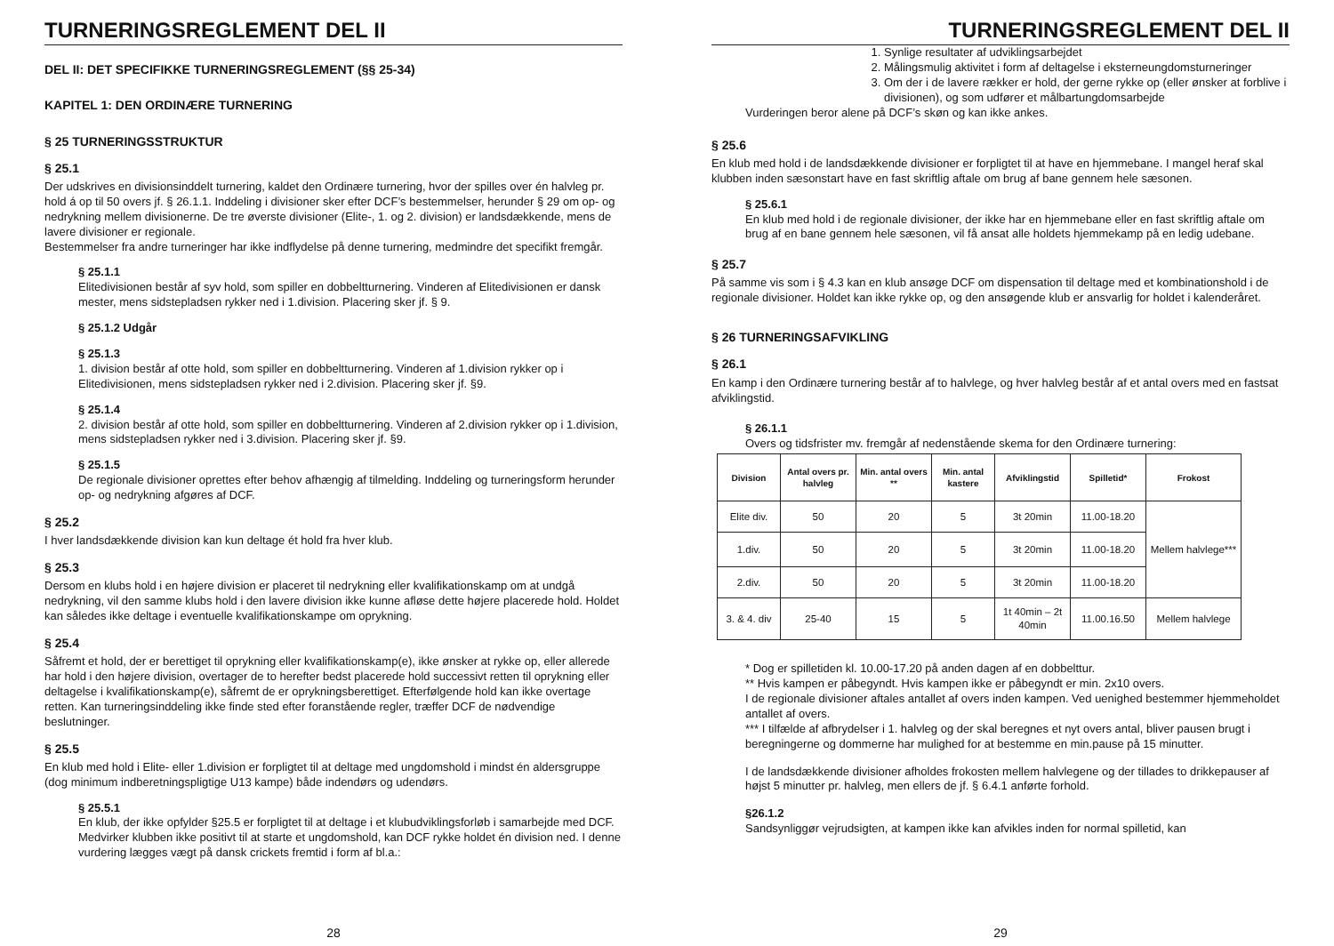TURNERINGSREGLEMENT DEL II
DEL II: DET SPECIFIKKE TURNERINGSREGLEMENT (§§ 25-34)
KAPITEL 1: DEN ORDINÆRE TURNERING
§ 25 TURNERINGSSTRUKTUR
§ 25.1
Der udskrives en divisionsinddelt turnering, kaldet den Ordinære turnering, hvor der spilles over én halvleg pr. hold á op til 50 overs jf. § 26.1.1. Inddeling i divisioner sker efter DCF’s bestemmelser, herunder § 29 om op- og nedrykning mellem divisionerne. De tre øverste divisioner (Elite-, 1. og 2. division) er landsdækkende, mens de lavere divisioner er regionale.
Bestemmelser fra andre turneringer har ikke indflydelse på denne turnering, medmindre det specifikt fremgår.
§ 25.1.1
Elitedivisionen består af syv hold, som spiller en dobbeltturnering. Vinderen af Elitedivisionen er dansk mester, mens sidstepladsen rykker ned i 1.division. Placering sker jf. § 9.
§ 25.1.2 Udgår
§ 25.1.3
1. division består af otte hold, som spiller en dobbeltturnering. Vinderen af 1.division rykker op i Elitedivisionen, mens sidstepladsen rykker ned i 2.division. Placering sker jf. §9.
§ 25.1.4
2. division består af otte hold, som spiller en dobbeltturnering. Vinderen af 2.division rykker op i 1.division, mens sidstepladsen rykker ned i 3.division. Placering sker jf. §9.
§ 25.1.5
De regionale divisioner oprettes efter behov afhængig af tilmelding. Inddeling og turneringsform herunder op- og nedrykning afgøres af DCF.
§ 25.2
I hver landsdækkende division kan kun deltage ét hold fra hver klub.
§ 25.3
Dersom en klubs hold i en højere division er placeret til nedrykning eller kvalifikationskamp om at undgå nedrykning, vil den samme klubs hold i den lavere division ikke kunne afløse dette højere placerede hold. Holdet kan således ikke deltage i eventuelle kvalifikationskampe om oprykning.
§ 25.4
Såfremt et hold, der er berettiget til oprykning eller kvalifikationskamp(e), ikke ønsker at rykke op, eller allerede har hold i den højere division, overtager de to herefter bedst placerede hold successivt retten til oprykning eller deltagelse i kvalifikationskamp(e), såfremt de er oprykningsberettiget. Efterfølgende hold kan ikke overtage retten. Kan turneringsinddeling ikke finde sted efter foranstående regler, træffer DCF de nødvendige beslutninger.
§ 25.5
En klub med hold i Elite- eller 1.division er forpligtet til at deltage med ungdomshold i mindst én aldersgruppe (dog minimum indberetningspligtige U13 kampe) både indendørs og udendørs.
§ 25.5.1
En klub, der ikke opfylder §25.5 er forpligtet til at deltage i et klubudviklingsforløb i samarbejde med DCF. Medvirker klubben ikke positivt til at starte et ungdomshold, kan DCF rykke holdet én division ned. I denne vurdering lægges vægt på dansk crickets fremtid i form af bl.a.:
28
TURNERINGSREGLEMENT DEL II
1. Synlige resultater af udviklingsarbejdet
2. Målingsmulig aktivitet i form af deltagelse i eksterneungdomsturneringer
3. Om der i de lavere rækker er hold, der gerne rykke op (eller ønsker at forblive i divisionen), og som udfører et målbartungdomsarbejde
Vurderingen beror alene på DCF’s skøn og kan ikke ankes.
§ 25.6
En klub med hold i de landsdækkende divisioner er forpligtet til at have en hjemmebane. I mangel heraf skal klubben inden sæsonstart have en fast skriftlig aftale om brug af bane gennem hele sæsonen.
§ 25.6.1
En klub med hold i de regionale divisioner, der ikke har en hjemmebane eller en fast skriftlig aftale om brug af en bane gennem hele sæsonen, vil få ansat alle holdets hjemmekamp på en ledig udebane.
§ 25.7
På samme vis som i § 4.3 kan en klub ansøge DCF om dispensation til deltage med et kombinationshold i de regionale divisioner. Holdet kan ikke rykke op, og den ansøgende klub er ansvarlig for holdet i kalenderåret.
§ 26 TURNERINGSAFVIKLING
§ 26.1
En kamp i den Ordinære turnering består af to halvlege, og hver halvleg består af et antal overs med en fastsat afviklingstid.
§ 26.1.1
Overs og tidsfrister mv. fremgår af nedenstående skema for den Ordinære turnering:
| Division | Antal overs pr. halvleg | Min. antal overs ** | Min. antal kastere | Afviklingstid | Spilletid* | Frokost |
| --- | --- | --- | --- | --- | --- | --- |
| Elite div. | 50 | 20 | 5 | 3t 20min | 11.00-18.20 | Mellem halvlege*** |
| 1.div. | 50 | 20 | 5 | 3t 20min | 11.00-18.20 | |
| 2.div. | 50 | 20 | 5 | 3t 20min | 11.00-18.20 | |
| 3. & 4. div | 25-40 | 15 | 5 | 1t 40min – 2t 40min | 11.00.16.50 | Mellem halvlege |
* Dog er spilletiden kl. 10.00-17.20 på anden dagen af en dobbelttur.
** Hvis kampen er påbegyndt. Hvis kampen ikke er påbegyndt er min. 2x10 overs.
I de regionale divisioner aftales antallet af overs inden kampen. Ved uenighed bestemmer hjemmeholdet antallet af overs.
*** I tilfælde af afbrydelser i 1. halvleg og der skal beregnes et nyt overs antal, bliver pausen brugt i beregningerne og dommerne har mulighed for at bestemme en min.pause på 15 minutter.
I de landsdækkende divisioner afholdes frokosten mellem halvlegene og der tillades to drikkepauser af højst 5 minutter pr. halvleg, men ellers de jf. § 6.4.1 anførte forhold.
§26.1.2
Sandsynliggør vejrudsigten, at kampen ikke kan afvikles inden for normal spilletid, kan
29